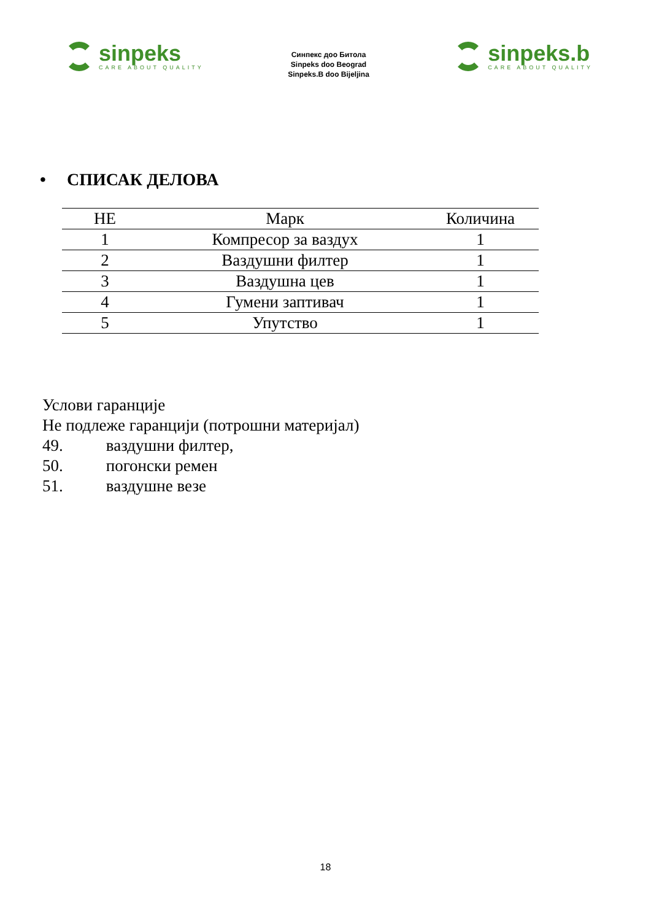sinpeks
CARE ABOUT QUALITY
Синпекс доо Битола
Sinpeks doo Beograd
Sinpeks.B doo Bijeljina
sinpeks.b
CARE ABOUT QUALITY
• СПИСАК ДЕЛОВА
| НЕ | Марк | Количина |
| --- | --- | --- |
| 1 | Компресор за ваздух | 1 |
| 2 | Ваздушни филтер | 1 |
| 3 | Ваздушна цев | 1 |
| 4 | Гумени заптивач | 1 |
| 5 | Упутство | 1 |
Услови гаранције
Не подлеже гаранцији (потрошни материјал)
49. ваздушни филтер,
50. погонски ремен
51. ваздушне везе
18